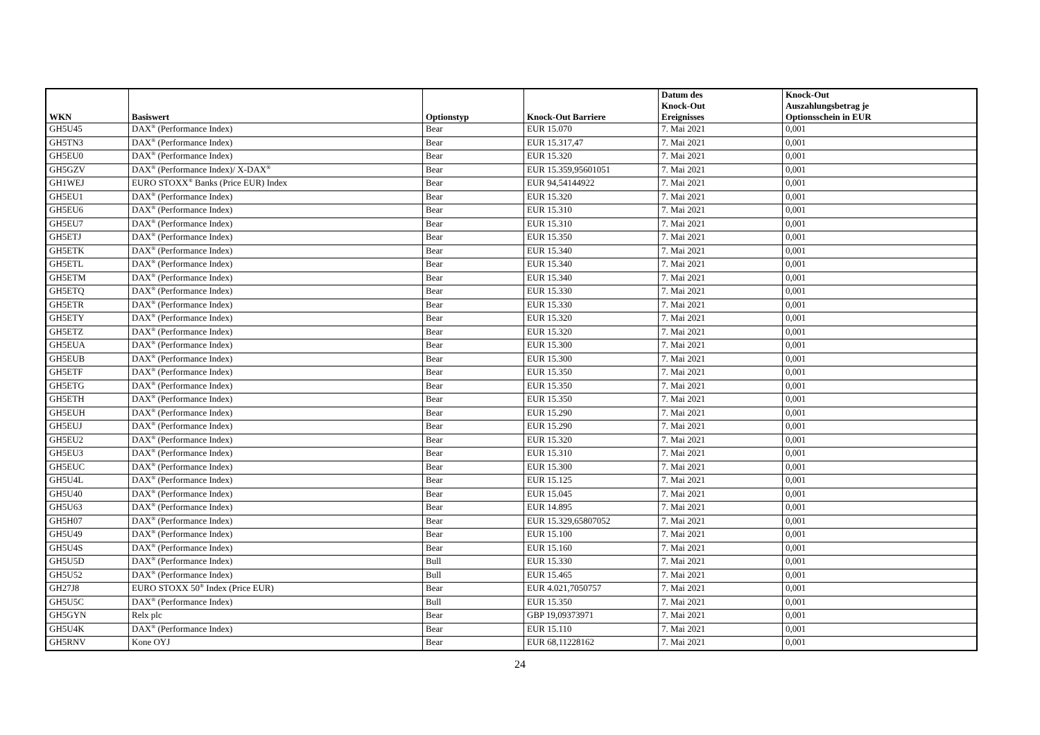| WKN | Basiswert | Optionstyp | Knock-Out Barriere | Datum des Knock-Out Ereignisses | Knock-Out Auszahlungsbetrag je Optionsschein in EUR |
| --- | --- | --- | --- | --- | --- |
| GH5U45 | DAX<sup>®</sup> (Performance Index) | Bear | EUR 15.070 | 7. Mai 2021 | 0,001 |
| GH5TN3 | DAX<sup>®</sup> (Performance Index) | Bear | EUR 15.317,47 | 7. Mai 2021 | 0,001 |
| GH5EU0 | DAX<sup>®</sup> (Performance Index) | Bear | EUR 15.320 | 7. Mai 2021 | 0,001 |
| GH5GZV | DAX<sup>®</sup> (Performance Index)/ X-DAX<sup>®</sup> | Bear | EUR 15.359,95601051 | 7. Mai 2021 | 0,001 |
| GH1WEJ | EURO STOXX<sup>®</sup> Banks (Price EUR) Index | Bear | EUR 94,54144922 | 7. Mai 2021 | 0,001 |
| GH5EU1 | DAX<sup>®</sup> (Performance Index) | Bear | EUR 15.320 | 7. Mai 2021 | 0,001 |
| GH5EU6 | DAX<sup>®</sup> (Performance Index) | Bear | EUR 15.310 | 7. Mai 2021 | 0,001 |
| GH5EU7 | DAX<sup>®</sup> (Performance Index) | Bear | EUR 15.310 | 7. Mai 2021 | 0,001 |
| GH5ETJ | DAX<sup>®</sup> (Performance Index) | Bear | EUR 15.350 | 7. Mai 2021 | 0,001 |
| GH5ETK | DAX<sup>®</sup> (Performance Index) | Bear | EUR 15.340 | 7. Mai 2021 | 0,001 |
| GH5ETL | DAX<sup>®</sup> (Performance Index) | Bear | EUR 15.340 | 7. Mai 2021 | 0,001 |
| GH5ETM | DAX<sup>®</sup> (Performance Index) | Bear | EUR 15.340 | 7. Mai 2021 | 0,001 |
| GH5ETQ | DAX<sup>®</sup> (Performance Index) | Bear | EUR 15.330 | 7. Mai 2021 | 0,001 |
| GH5ETR | DAX<sup>®</sup> (Performance Index) | Bear | EUR 15.330 | 7. Mai 2021 | 0,001 |
| GH5ETY | DAX<sup>®</sup> (Performance Index) | Bear | EUR 15.320 | 7. Mai 2021 | 0,001 |
| GH5ETZ | DAX<sup>®</sup> (Performance Index) | Bear | EUR 15.320 | 7. Mai 2021 | 0,001 |
| GH5EUA | DAX<sup>®</sup> (Performance Index) | Bear | EUR 15.300 | 7. Mai 2021 | 0,001 |
| GH5EUB | DAX<sup>®</sup> (Performance Index) | Bear | EUR 15.300 | 7. Mai 2021 | 0,001 |
| GH5ETF | DAX<sup>®</sup> (Performance Index) | Bear | EUR 15.350 | 7. Mai 2021 | 0,001 |
| GH5ETG | DAX<sup>®</sup> (Performance Index) | Bear | EUR 15.350 | 7. Mai 2021 | 0,001 |
| GH5ETH | DAX<sup>®</sup> (Performance Index) | Bear | EUR 15.350 | 7. Mai 2021 | 0,001 |
| GH5EUH | DAX<sup>®</sup> (Performance Index) | Bear | EUR 15.290 | 7. Mai 2021 | 0,001 |
| GH5EUJ | DAX<sup>®</sup> (Performance Index) | Bear | EUR 15.290 | 7. Mai 2021 | 0,001 |
| GH5EU2 | DAX<sup>®</sup> (Performance Index) | Bear | EUR 15.320 | 7. Mai 2021 | 0,001 |
| GH5EU3 | DAX<sup>®</sup> (Performance Index) | Bear | EUR 15.310 | 7. Mai 2021 | 0,001 |
| GH5EUC | DAX<sup>®</sup> (Performance Index) | Bear | EUR 15.300 | 7. Mai 2021 | 0,001 |
| GH5U4L | DAX<sup>®</sup> (Performance Index) | Bear | EUR 15.125 | 7. Mai 2021 | 0,001 |
| GH5U40 | DAX<sup>®</sup> (Performance Index) | Bear | EUR 15.045 | 7. Mai 2021 | 0,001 |
| GH5U63 | DAX<sup>®</sup> (Performance Index) | Bear | EUR 14.895 | 7. Mai 2021 | 0,001 |
| GH5H07 | DAX<sup>®</sup> (Performance Index) | Bear | EUR 15.329,65807052 | 7. Mai 2021 | 0,001 |
| GH5U49 | DAX<sup>®</sup> (Performance Index) | Bear | EUR 15.100 | 7. Mai 2021 | 0,001 |
| GH5U4S | DAX<sup>®</sup> (Performance Index) | Bear | EUR 15.160 | 7. Mai 2021 | 0,001 |
| GH5U5D | DAX<sup>®</sup> (Performance Index) | Bull | EUR 15.330 | 7. Mai 2021 | 0,001 |
| GH5U52 | DAX<sup>®</sup> (Performance Index) | Bull | EUR 15.465 | 7. Mai 2021 | 0,001 |
| GH27J8 | EURO STOXX 50<sup>®</sup> Index (Price EUR) | Bear | EUR 4.021,7050757 | 7. Mai 2021 | 0,001 |
| GH5U5C | DAX<sup>®</sup> (Performance Index) | Bull | EUR 15.350 | 7. Mai 2021 | 0,001 |
| GH5GYN | Relx plc | Bear | GBP 19,09373971 | 7. Mai 2021 | 0,001 |
| GH5U4K | DAX<sup>®</sup> (Performance Index) | Bear | EUR 15.110 | 7. Mai 2021 | 0,001 |
| GH5RNV | Kone OYJ | Bear | EUR 68,11228162 | 7. Mai 2021 | 0,001 |
24